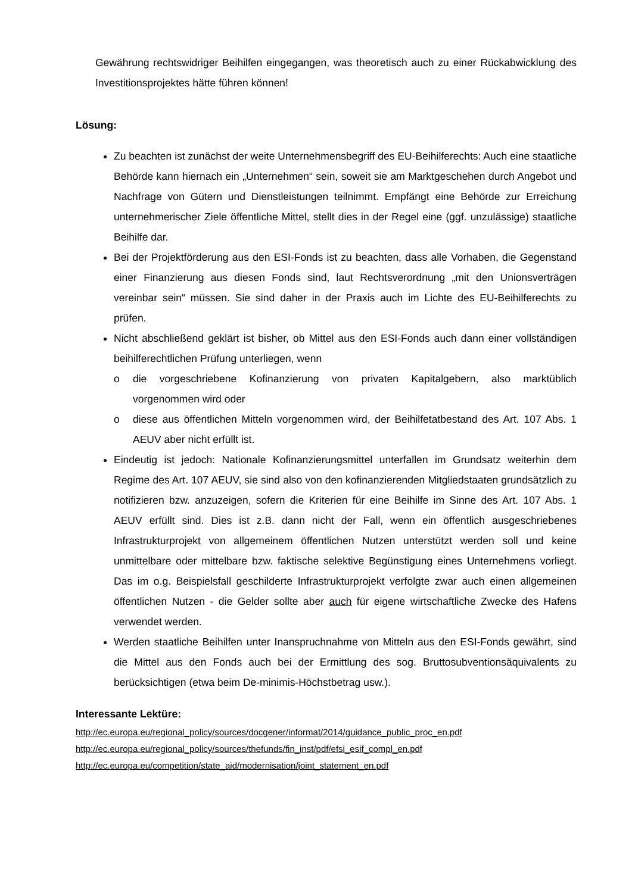Gewährung rechtswidriger Beihilfen eingegangen, was theoretisch auch zu einer Rückabwicklung des Investitionsprojektes hätte führen können!
Lösung:
Zu beachten ist zunächst der weite Unternehmensbegriff des EU-Beihilferechts: Auch eine staatliche Behörde kann hiernach ein „Unternehmen“ sein, soweit sie am Marktgeschehen durch Angebot und Nachfrage von Gütern und Dienstleistungen teilnimmt. Empfängt eine Behörde zur Erreichung unternehmerischer Ziele öffentliche Mittel, stellt dies in der Regel eine (ggf. unzulässige) staatliche Beihilfe dar.
Bei der Projektförderung aus den ESI-Fonds ist zu beachten, dass alle Vorhaben, die Gegenstand einer Finanzierung aus diesen Fonds sind, laut Rechtsverordnung „mit den Unionsverträgen vereinbar sein“ müssen. Sie sind daher in der Praxis auch im Lichte des EU-Beihilferechts zu prüfen.
Nicht abschließend geklärt ist bisher, ob Mittel aus den ESI-Fonds auch dann einer vollständigen beihilferechtlichen Prüfung unterliegen, wenn
o die vorgeschriebene Kofinanzierung von privaten Kapitalgebern, also marktüblich vorgenommen wird oder
o diese aus öffentlichen Mitteln vorgenommen wird, der Beihilfetatbestand des Art. 107 Abs. 1 AEUV aber nicht erfüllt ist.
Eindeutig ist jedoch: Nationale Kofinanzierungsmittel unterfallen im Grundsatz weiterhin dem Regime des Art. 107 AEUV, sie sind also von den kofinanzierenden Mitgliedstaaten grundsätzlich zu notifizieren bzw. anzuzeigen, sofern die Kriterien für eine Beihilfe im Sinne des Art. 107 Abs. 1 AEUV erfüllt sind. Dies ist z.B. dann nicht der Fall, wenn ein öffentlich ausgeschriebenes Infrastrukturprojekt von allgemeinem öffentlichen Nutzen unterstützt werden soll und keine unmittelbare oder mittelbare bzw. faktische selektive Begünstigung eines Unternehmens vorliegt. Das im o.g. Beispielsfall geschilderte Infrastrukturprojekt verfolgte zwar auch einen allgemeinen öffentlichen Nutzen - die Gelder sollte aber auch für eigene wirtschaftliche Zwecke des Hafens verwendet werden.
Werden staatliche Beihilfen unter Inanspruchnahme von Mitteln aus den ESI-Fonds gewährt, sind die Mittel aus den Fonds auch bei der Ermittlung des sog. Bruttosubventionsäquivalents zu berücksichtigen (etwa beim De-minimis-Höchstbetrag usw.).
Interessante Lektüre:
http://ec.europa.eu/regional_policy/sources/docgener/informat/2014/guidance_public_proc_en.pdf
http://ec.europa.eu/regional_policy/sources/thefunds/fin_inst/pdf/efsi_esif_compl_en.pdf
http://ec.europa.eu/competition/state_aid/modernisation/joint_statement_en.pdf